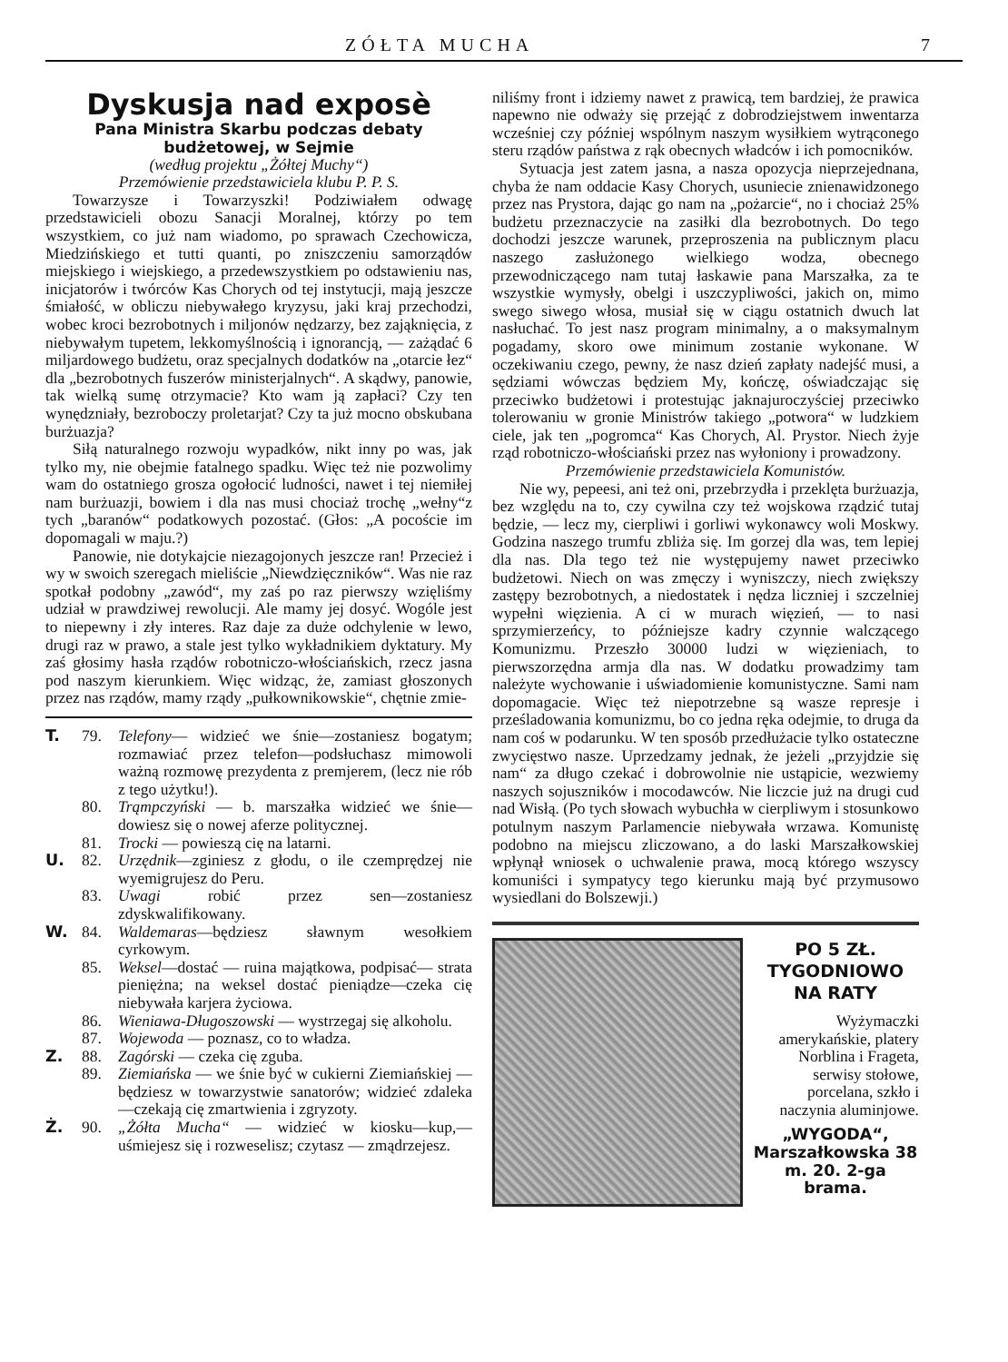ZÓŁTA MUCHA 7
Dyskusja nad exposè
Pana Ministra Skarbu podczas debaty budżetowej, w Sejmie
(według projektu „Żółtej Muchy“)
Przemówienie przedstawiciela klubu P. P. S.
Towarzysze i Towarzyszki! Podziwiałem odwagę przedstawicieli obozu Sanacji Moralnej, którzy po tem wszystkiem, co już nam wiadomo, po sprawach Czechowicza, Miedzińskiego et tutti quanti, po zniszczeniu samorządów miejskiego i wiejskiego, a przedewszystkiem po odstawieniu nas, inicjatorów i twórców Kas Chorych od tej instytucji, mają jeszcze śmiałość, w obliczu niebywałego kryzysu, jaki kraj przechodzi, wobec kroci bezrobotnych i miljonów nędzarzy, bez zająknięcia, z niebywałym tupetem, lekkomyślnością i ignorancją, — zażądać 6 miljardowego budżetu, oraz specjalnych dodatków na „otarcie łez“ dla „bezrobotnych fuszerów ministerjalnych“. A skądwy, panowie, tak wielką sumę otrzymacie? Kto wam ją zapłaci? Czy ten wynędzniały, bezroboczy proletarjat? Czy ta już mocno obskubana burżuazja?
Siłą naturalnego rozwoju wypadków, nikt inny po was, jak tylko my, nie obejmie fatalnego spadku. Więc też nie pozwolimy wam do ostatniego grosza ogołocić ludności, nawet i tej niemiłej nam burżuazji, bowiem i dla nas musi chociaż trochę „wełny“z tych „baranów“ podatkowych pozostać. (Głos: „A pocoście im dopomagali w maju.?)
Panowie, nie dotykajcie niezagojonych jeszcze ran! Przecież i wy w swoich szeregach mieliście „Niewdzięczników“. Was nie raz spotkał podobny „zawód“, my zaś po raz pierwszy wzięliśmy udział w prawdziwej rewolucji. Ale mamy jej dosyć. Wogóle jest to niepewny i zły interes. Raz daje za duże odchylenie w lewo, drugi raz w prawo, a stale jest tylko wykładnikiem dyktatury. My zaś głosimy hasła rządów robotniczo-włościańskich, rzecz jasna pod naszym kierunkiem. Więc widząc, że, zamiast głoszonych przez nas rządów, mamy rządy „pułkownikowskie“, chętnie zmie-
T. 79. Telefony— widzieć we śnie—zostaniesz bogatym; rozmawiać przez telefon—podsłuchasz mimowoli ważną rozmowę prezydenta z premjerem, (lecz nie rób z tego użytku!).
80. Trąmpczyński — b. marszałka widzieć we śnie—dowiesz się o nowej aferze politycznej.
81. Trocki — powieszą cię na latarni.
U. 82. Urzędnik—zginiesz z głodu, o ile czemprędzej nie wyemigrujesz do Peru.
83. Uwagi robić przez sen—zostaniesz zdyskwalifikowany.
W. 84. Waldemaras—będziesz sławnym wesołkiem cyrkowym.
85. Weksel—dostać — ruina majątkowa, podpisać— strata pieniężna; na weksel dostać pieniądze—czeka cię niebywała karjera życiowa.
86. Wieniawa-Długoszowski — wystrzegaj się alkoholu.
87. Wojewoda — poznasz, co to władza.
Z. 88. Zagórski — czeka cię zguba.
89. Ziemiańska — we śnie być w cukierni Ziemiańskiej — będziesz w towarzystwie sanatorów; widzieć zdaleka—czekają cię zmartwienia i zgryzoty.
Ż. 90. „Żółta Mucha“ — widzieć w kiosku—kup,—uśmiejesz się i rozweselisz; czytasz — zmądrzejesz.
niliśmy front i idziemy nawet z prawicą, tem bardziej, że prawica napewno nie odważy się przejąć z dobrodziejstwem inwentarza wcześniej czy później wspólnym naszym wysiłkiem wytrąconego steru rządów państwa z rąk obecnych władców i ich pomocników.
Sytuacja jest zatem jasna, a nasza opozycja nieprzejednana, chyba że nam oddacie Kasy Chorych, usuniecie znienawidzonego przez nas Prystora, dając go nam na „pożarcie“, no i chociaż 25% budżetu przeznaczycie na zasiłki dla bezrobotnych. Do tego dochodzi jeszcze warunek, przeproszenia na publicznym placu naszego zasłużonego wielkiego wodza, obecnego przewodniczącego nam tutaj łaskawie pana Marszałka, za te wszystkie wymysły, obelgi i uszczypliwości, jakich on, mimo swego siwego włosa, musiał się w ciągu ostatnich dwuch lat nasłuchać. To jest nasz program minimalny, a o maksymalnym pogadamy, skoro owe minimum zostanie wykonane. W oczekiwaniu czego, pewny, że nasz dzień zapłaty nadejść musi, a sędziami wówczas będziem My, kończę, oświadczając się przeciwko budżetowi i protestując jaknajuroczyściej przeciwko tolerowaniu w gronie Ministrów takiego „potwora“ w ludzkiem ciele, jak ten „pogromca“ Kas Chorych, Al. Prystor. Niech żyje rząd robotniczo-włościański przez nas wyłoniony i prowadzony.
Przemówienie przedstawiciela Komunistów.
Nie wy, pepeesi, ani też oni, przebrzydła i przeklęta burżuazja, bez względu na to, czy cywilna czy też wojskowa rządzić tutaj będzie, — lecz my, cierpliwi i gorliwi wykonawcy woli Moskwy. Godzina naszego trumfu zbliża się. Im gorzej dla was, tem lepiej dla nas. Dla tego też nie występujemy nawet przeciwko budżetowi. Niech on was zmęczy i wyniszczy, niech zwiększy zastępy bezrobotnych, a niedostatek i nędza liczniej i szczelniej wypełni więzienia. A ci w murach więzień, — to nasi sprzymierzeńcy, to późniejsze kadry czynnie walczącego Komunizmu. Przeszło 30000 ludzi w więzieniach, to pierwszorzędna armja dla nas. W dodatku prowadzimy tam należyte wychowanie i uświadomienie komunistyczne. Sami nam dopomagacie. Więc też niepotrzebne są wasze represje i prześladowania komunizmu, bo co jedna ręka odejmie, to druga da nam coś w podarunku. W ten sposób przedłużacie tylko ostateczne zwycięstwo nasze. Uprzedzamy jednak, że jeżeli „przyjdzie się nam“ za długo czekać i dobrowolnie nie ustąpicie, wezwiemy naszych sojuszników i mocodawców. Nie liczcie już na drugi cud nad Wisłą. (Po tych słowach wybuchła w cierpliwym i stosunkowo potulnym naszym Parlamencie niebywała wrzawa. Komunistę podobno na miejscu zliczowano, a do laski Marszałkowskiej wpłynął wniosek o uchwalenie prawa, mocą którego wszyscy komuniści i sympatycy tego kierunku mają być przymusowo wysiedlani do Bolszewji.)
PO 5 ZŁ.
TYGODNIOWO
NA RATY
Wyżymaczki amerykańskie, platery Norblina i Frageta, serwisy stołowe, porcelana, szkło i naczynia aluminjowe.
„WYGODA“, Marszałkowska 38 m. 20. 2-ga brama.